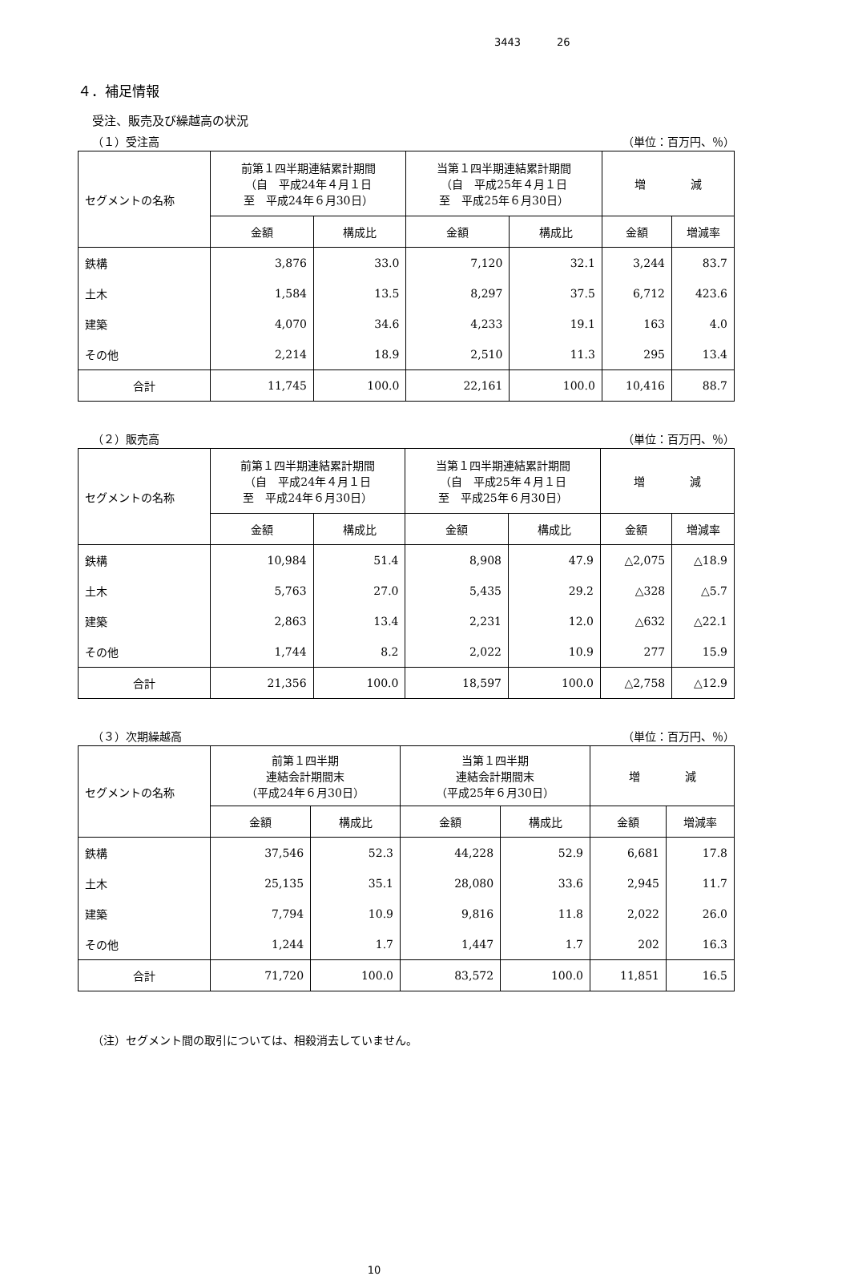3443 26
４．補足情報
受注、販売及び繰越高の状況
（１）受注高 （単位：百万円、％）
| セグメントの名称 | 前第１四半期連結累計期間 （自 平成24年４月１日 至 平成24年６月30日） | | 当第１四半期連結累計期間 （自 平成25年４月１日 至 平成25年６月30日） | | 増 減 | |
| --- | --- | --- | --- | --- | --- | --- |
| | 金額 | 構成比 | 金額 | 構成比 | 金額 | 増減率 |
| 鉄構 | 3,876 | 33.0 | 7,120 | 32.1 | 3,244 | 83.7 |
| 土木 | 1,584 | 13.5 | 8,297 | 37.5 | 6,712 | 423.6 |
| 建築 | 4,070 | 34.6 | 4,233 | 19.1 | 163 | 4.0 |
| その他 | 2,214 | 18.9 | 2,510 | 11.3 | 295 | 13.4 |
| 合計 | 11,745 | 100.0 | 22,161 | 100.0 | 10,416 | 88.7 |
（２）販売高 （単位：百万円、％）
| セグメントの名称 | 前第１四半期連結累計期間 （自 平成24年４月１日 至 平成24年６月30日） | | 当第１四半期連結累計期間 （自 平成25年４月１日 至 平成25年６月30日） | | 増 減 | |
| --- | --- | --- | --- | --- | --- | --- |
| | 金額 | 構成比 | 金額 | 構成比 | 金額 | 増減率 |
| 鉄構 | 10,984 | 51.4 | 8,908 | 47.9 | △2,075 | △18.9 |
| 土木 | 5,763 | 27.0 | 5,435 | 29.2 | △328 | △5.7 |
| 建築 | 2,863 | 13.4 | 2,231 | 12.0 | △632 | △22.1 |
| その他 | 1,744 | 8.2 | 2,022 | 10.9 | 277 | 15.9 |
| 合計 | 21,356 | 100.0 | 18,597 | 100.0 | △2,758 | △12.9 |
（３）次期繰越高 （単位：百万円、％）
| セグメントの名称 | 前第１四半期 連結会計期間末 （平成24年６月30日） | | 当第１四半期 連結会計期間末 （平成25年６月30日） | | 増 減 | |
| --- | --- | --- | --- | --- | --- | --- |
| | 金額 | 構成比 | 金額 | 構成比 | 金額 | 増減率 |
| 鉄構 | 37,546 | 52.3 | 44,228 | 52.9 | 6,681 | 17.8 |
| 土木 | 25,135 | 35.1 | 28,080 | 33.6 | 2,945 | 11.7 |
| 建築 | 7,794 | 10.9 | 9,816 | 11.8 | 2,022 | 26.0 |
| その他 | 1,244 | 1.7 | 1,447 | 1.7 | 202 | 16.3 |
| 合計 | 71,720 | 100.0 | 83,572 | 100.0 | 11,851 | 16.5 |
（注）セグメント間の取引については、相殺消去していません。
10